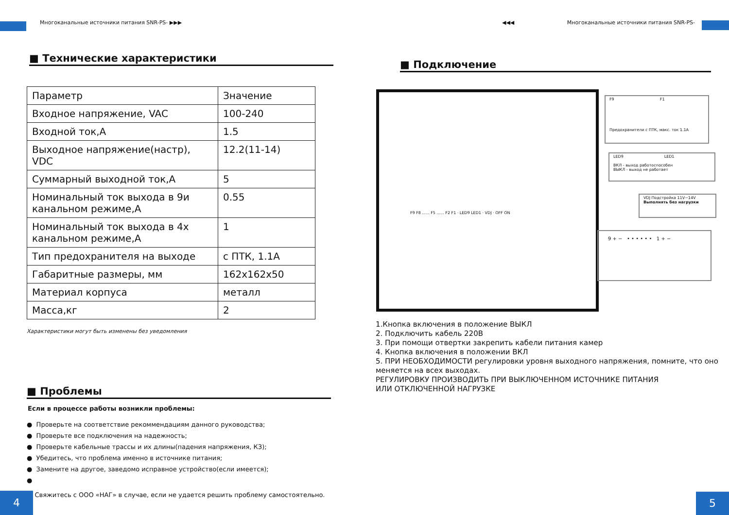Многоканальные источники питания SNR-PS- ▶▶▶
■ Технические характеристики
| Параметр | Значение |
| Входное напряжение, VAC | 100-240 |
| Входной ток,А | 1.5 |
| Выходное напряжение(настр), VDC | 12.2(11-14) |
| Суммарный выходной ток,А | 5 |
| Номинальный ток выхода в 9и канальном режиме,А | 0.55 |
| Номинальный ток выхода в 4х канальном режиме,А | 1 |
| Тип предохранителя на выходе | с ПТК, 1.1А |
| Габаритные размеры, мм | 162x162x50 |
| Материал корпуса | металл |
| Масса,кг | 2 |
Характеристики могут быть изменены без уведомления
■ Проблемы
Если в процессе работы возникли проблемы:
● Проверьте на соответствие рекоммендациям данного руководства;
● Проверьте все подключения на надежность;
● Проверьте кабельные трассы и их длины(падения напряжения, КЗ);
● Убедитесь, что проблема именно в источнике питания;
● Замените на другое, заведомо исправное устройство(если имеется);
●
Свяжитесь с ООО «НАГ» в случае, если не удается решить проблему самостоятельно.
4
◀◀◀ Многоканальные источники питания SNR-PS-
■ Подключение
F9 F1
Предохранители с ПТК, макс. ток 1.1А
LED9 LED1
ВКЛ - выход работоспособен
ВЫКЛ - выход не работает
VDJ Подстройка 11V~14V
Выполнять без нагрузки
9 + − • • • • • • 1 + −
F9 F8 ...... F5 ...... F2 F1 · LED9 LED1 · VDJ · OFF ON
1.Кнопка включения в положение ВЫКЛ
2. Подключить кабель 220В
3. При помощи отвертки закрепить кабели питания камер
4. Кнопка включения в положении ВКЛ
5. ПРИ НЕОБХОДИМОСТИ регулировки уровня выходного напряжения, помните, что оно меняется на всех выходах.
РЕГУЛИРОВКУ ПРОИЗВОДИТЬ ПРИ ВЫКЛЮЧЕННОМ ИСТОЧНИКЕ ПИТАНИЯ
ИЛИ ОТКЛЮЧЕННОЙ НАГРУЗКЕ
5